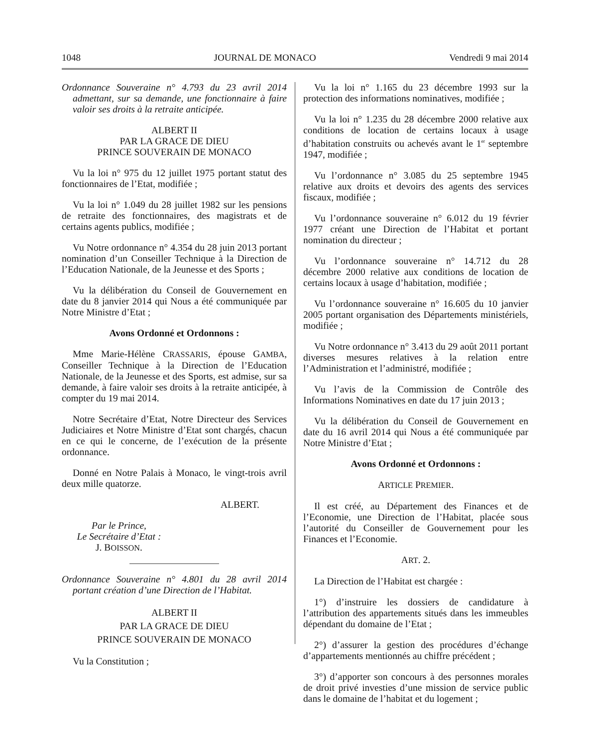1048 JOURNAL DE MONACO Vendredi 9 mai 2014
Ordonnance Souveraine n° 4.793 du 23 avril 2014 admettant, sur sa demande, une fonctionnaire à faire valoir ses droits à la retraite anticipée.
ALBERT II
PAR LA GRACE DE DIEU
PRINCE SOUVERAIN DE MONACO
Vu la loi n° 975 du 12 juillet 1975 portant statut des fonctionnaires de l’Etat, modifiée ;
Vu la loi n° 1.049 du 28 juillet 1982 sur les pensions de retraite des fonctionnaires, des magistrats et de certains agents publics, modifiée ;
Vu Notre ordonnance n° 4.354 du 28 juin 2013 portant nomination d’un Conseiller Technique à la Direction de l’Education Nationale, de la Jeunesse et des Sports ;
Vu la délibération du Conseil de Gouvernement en date du 8 janvier 2014 qui Nous a été communiquée par Notre Ministre d’Etat ;
Avons Ordonné et Ordonnons :
Mme Marie-Hélène CRASSARIS, épouse GAMBA, Conseiller Technique à la Direction de l’Education Nationale, de la Jeunesse et des Sports, est admise, sur sa demande, à faire valoir ses droits à la retraite anticipée, à compter du 19 mai 2014.
Notre Secrétaire d’Etat, Notre Directeur des Services Judiciaires et Notre Ministre d’Etat sont chargés, chacun en ce qui le concerne, de l’exécution de la présente ordonnance.
Donné en Notre Palais à Monaco, le vingt-trois avril deux mille quatorze.
ALBERT.
Par le Prince,
Le Secrétaire d’Etat :
J. BOISSON.
Ordonnance Souveraine n° 4.801 du 28 avril 2014 portant création d’une Direction de l’Habitat.
ALBERT II
PAR LA GRACE DE DIEU
PRINCE SOUVERAIN DE MONACO
Vu la Constitution ;
Vu la loi n° 1.165 du 23 décembre 1993 sur la protection des informations nominatives, modifiée ;
Vu la loi n° 1.235 du 28 décembre 2000 relative aux conditions de location de certains locaux à usage d’habitation construits ou achevés avant le 1<sup>er</sup> septembre 1947, modifiée ;
Vu l’ordonnance n° 3.085 du 25 septembre 1945 relative aux droits et devoirs des agents des services fiscaux, modifiée ;
Vu l’ordonnance souveraine n° 6.012 du 19 février 1977 créant une Direction de l’Habitat et portant nomination du directeur ;
Vu l’ordonnance souveraine n° 14.712 du 28 décembre 2000 relative aux conditions de location de certains locaux à usage d’habitation, modifiée ;
Vu l’ordonnance souveraine n° 16.605 du 10 janvier 2005 portant organisation des Départements ministériels, modifiée ;
Vu Notre ordonnance n° 3.413 du 29 août 2011 portant diverses mesures relatives à la relation entre l’Administration et l’administré, modifiée ;
Vu l’avis de la Commission de Contrôle des Informations Nominatives en date du 17 juin 2013 ;
Vu la délibération du Conseil de Gouvernement en date du 16 avril 2014 qui Nous a été communiquée par Notre Ministre d’Etat ;
Avons Ordonné et Ordonnons :
ARTICLE PREMIER.
Il est créé, au Département des Finances et de l’Economie, une Direction de l’Habitat, placée sous l’autorité du Conseiller de Gouvernement pour les Finances et l’Economie.
ART. 2.
La Direction de l’Habitat est chargée :
1°) d’instruire les dossiers de candidature à l’attribution des appartements situés dans les immeubles dépendant du domaine de l’Etat ;
2°) d’assurer la gestion des procédures d’échange d’appartements mentionnés au chiffre précédent ;
3°) d’apporter son concours à des personnes morales de droit privé investies d’une mission de service public dans le domaine de l’habitat et du logement ;